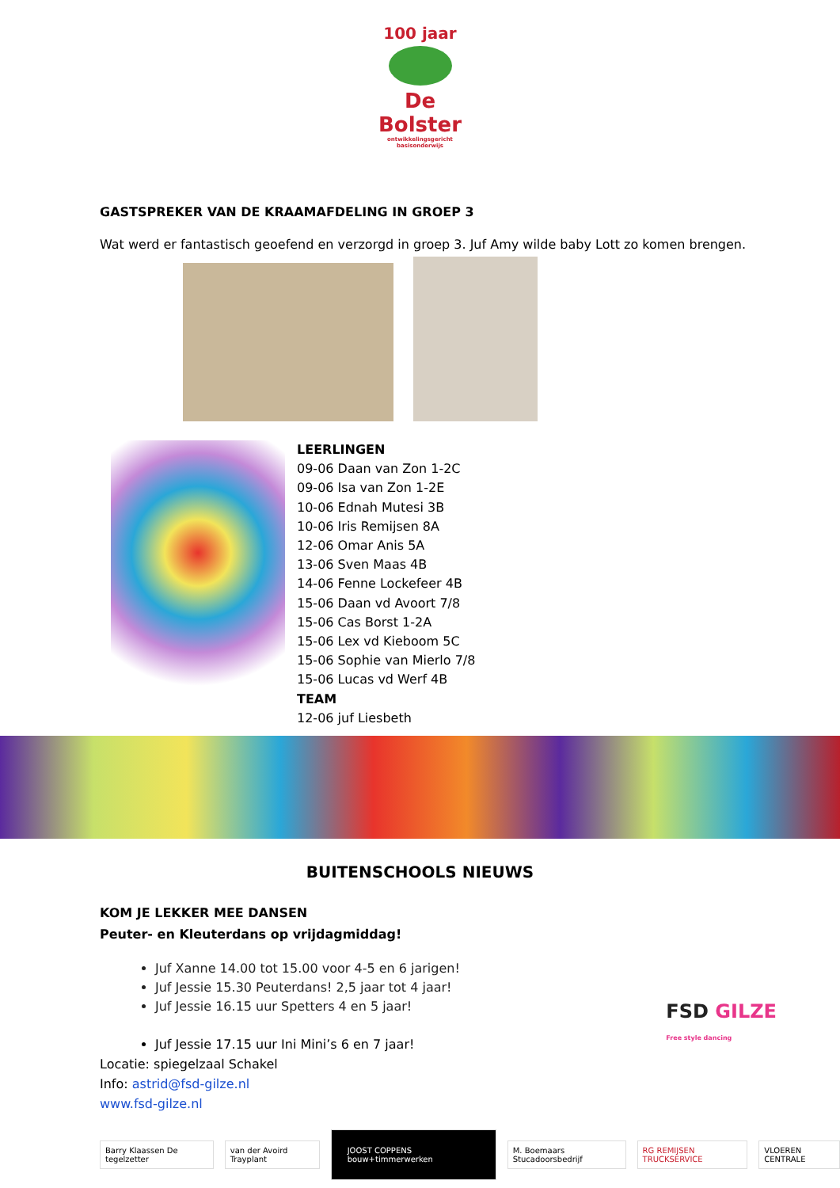100 jaar
De Bolster
ontwikkelingsgericht basisonderwijs
GASTSPREKER VAN DE KRAAMAFDELING IN GROEP 3
Wat werd er fantastisch geoefend en verzorgd in groep 3. Juf Amy wilde baby Lott zo komen brengen.
LEERLINGEN
09-06 Daan van Zon 1-2C
09-06 Isa van Zon 1-2E
10-06 Ednah Mutesi 3B
10-06 Iris Remijsen 8A
12-06 Omar Anis 5A
13-06 Sven Maas 4B
14-06 Fenne Lockefeer 4B
15-06 Daan vd Avoort 7/8
15-06 Cas Borst 1-2A
15-06 Lex vd Kieboom 5C
15-06 Sophie van Mierlo 7/8
15-06 Lucas vd Werf 4B
TEAM
12-06 juf Liesbeth
BUITENSCHOOLS NIEUWS
KOM JE LEKKER MEE DANSEN
Peuter- en Kleuterdans op vrijdagmiddag!
FSD GILZE
Free style dancing
Juf Xanne 14.00 tot 15.00 voor 4-5 en 6 jarigen!
Juf Jessie 15.30 Peuterdans! 2,5 jaar tot 4 jaar!
Juf Jessie 16.15 uur Spetters 4 en 5 jaar!
Juf Jessie 17.15 uur Ini Mini’s 6 en 7 jaar!
Locatie: spiegelzaal Schakel
Info: astrid@fsd-gilze.nl
www.fsd-gilze.nl
Barry Klaassen De tegelzetter van der Avoird Trayplant
JOOST COPPENS bouw+timmerwerken
M. Boemaars Stucadoorsbedrijf RG REMIJSEN TRUCKSERVICE VLOEREN CENTRALE